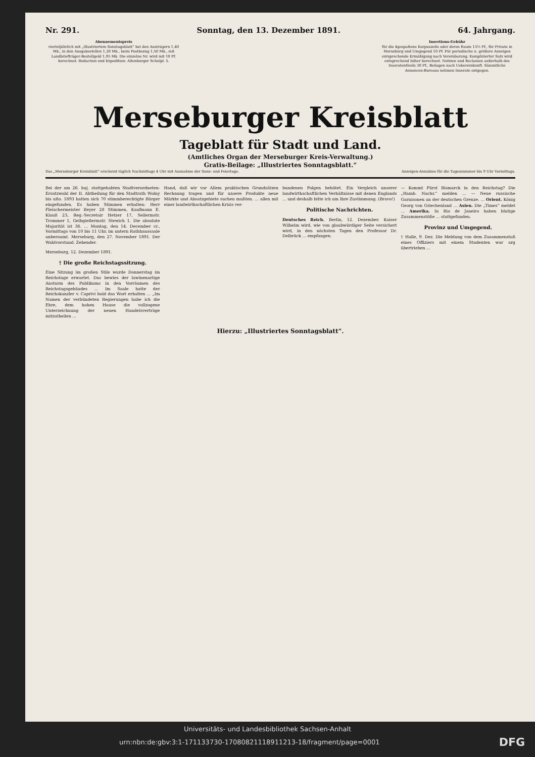Nr. 291. Sonntag, den 13. Dezember 1891. 64. Jahrgang.
Abonnementspreis
vierteljährlich mit „Illustriertem Sonntagsblatt“ bei den Austrägern 1,40 Mk., in den Ausgabestellen 1,20 Mk., beim Postbezug 1,50 Mk., mit Landbriefträger-Bestellgeld 1,95 Mk. Die einzelne Nr. wird mit 10 Pf. berechnet. Redaction und Expedition: Altenburger Schulpl. 5.
Insertions-Gebühr
für die 4gespaltene Korpuszeile oder deren Raum 13½ Pf., für Private in Merseburg und Umgegend 10 Pf. Für periodische u. größere Anzeigen entsprechende Ermäßigung nach Vereinbarung. Komplizierter Satz wird entsprechend höher berechnet. Notizen und Reclamen außerhalb des Inseratentheils 30 Pf., Beilagen nach Uebereinkunft. Sämmtliche Annoncen-Bureaus nehmen Inserate entgegen.
Merseburger Kreisblatt
Tageblatt für Stadt und Land.
(Amtliches Organ der Merseburger Kreis-Verwaltung.)
Gratis-Beilage: „Illustriertes Sonntagsblatt.“
Das „Merseburger Kreisblatt“ erscheint täglich Nachmittags 4 Uhr mit Ausnahme der Sonn- und Feiertage. Anzeigen-Annahme für die Tagesnummer bis 9 Uhr Vormittags.
Bei der am 26. huj. stattgehabten Stadtverordneten-Ersatzwahl der II. Abtheilung für den Stadtrath Wolny bis ulto. 1893 hatten sich 70 stimmberechtigte Bürger eingefunden. Es haben Stimmen erhalten: Herr Fleischermeister Beyer 28 Stimmen, Kaufmann E. Klauß 23, Reg.-Secretair Hetzer 17, Seilermstr. Trommer 1, Gelbgießermstr. Stewich 1. Die absolute Majorität ist 36. ... Montag, den 14. December cr., Vormittags von 10 bis 11 Uhr, im untern Rathhaussaale anberaumt. Merseburg, den 27. November 1891. Der Wahlvorstand. Zehender.
Merseburg, 12. Dezember 1891.
† Die große Reichstagssitzung.
Eine Sitzung im großen Stile wurde Donnerstag im Reichstage erwartet. Das bewies der lawinenartige Ansturm des Publikums in den Vorräumen des Reichstagsgebäudes ... Im Saale hatte der Reichskanzler v. Caprivi bald das Wort erhalten ... „Im Namen der verbündeten Regierungen habe ich die Ehre, dem hohen Hause die vollzogene Unterzeichnung der neuen Handelsverträge mitzutheilen ...
Hand, daß wir vor Allem praktischen Grundsätzen Rechnung tragen und für unsere Produkte neue Märkte und Absatzgebiete suchen mußten. ... allen mit einer landwirthschaftlichen Krisis ver-
bundenen Folgen behütet. Ein Vergleich unserer landwirthschaftlichen Verhältnisse mit denen Englands ... und deshalb bitte ich um Ihre Zustimmung. (Bravo!)
Politische Nachrichten.
Deutsches Reich. Berlin, 12. Dezember. Kaiser Wilhelm wird, wie von glaubwürdiger Seite versichert wird, in den nächsten Tagen den Professor Dr. Delbrück ... empfangen.
— Kommt Fürst Bismarck in den Reichstag? Die „Hamb. Nachr.“ melden ... — Neue russische Garnisonen an der deutschen Grenze. ... Orient. König Georg von Griechenland ... Asien. Die „Times“ meldet ... Amerika. In Rio de Janeiro haben blutige Zusammenstöße ... stattgefunden.
Provinz und Umgegend.
† Halle, 9. Dez. Die Meldung von dem Zusammenstoß eines Offiziers mit einem Studenten war arg übertrieben ...
Hierzu: „Illustriertes Sonntagsblatt“.
Universitäts- und Landesbibliothek Sachsen-Anhalt
urn:nbn:de:gbv:3:1-171133730-17080821118911213-18/fragment/page=0001 DFG